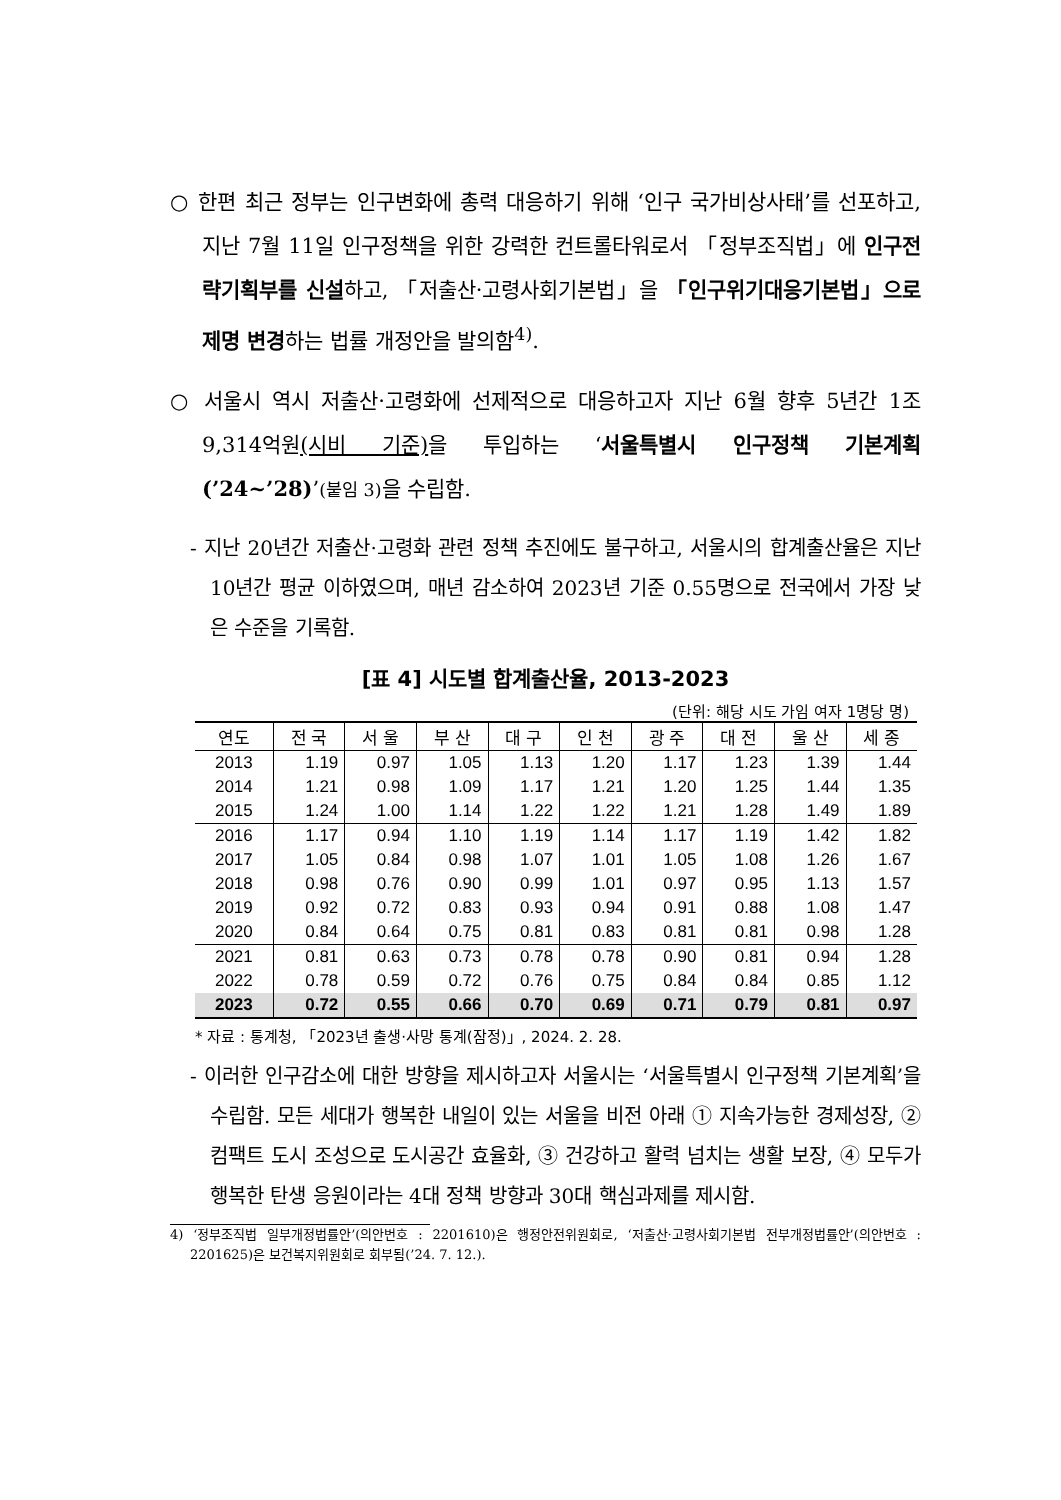○ 한편 최근 정부는 인구변화에 총력 대응하기 위해 ‘인구 국가비상사태’를 선포하고, 지난 7월 11일 인구정책을 위한 강력한 컨트롤타워로서 「정부조직법」에 인구전략기획부를 신설하고, 「저출산·고령사회기본법」을 「인구위기대응기본법」으로 제명 변경하는 법률 개정안을 발의함<sup>4)</sup>.
○ 서울시 역시 저출산·고령화에 선제적으로 대응하고자 지난 6월 향후 5년간 1조 9,314억원(시비 기준) 을 투입하는 ‘서울특별시 인구정책 기본계획 (’24~’28)’(붙임 3) 을 수립함.
- 지난 20년간 저출산·고령화 관련 정책 추진에도 불구하고, 서울시의 합계출산율은 지난 10년간 평균 이하였으며, 매년 감소하여 2023년 기준 0.55명으로 전국에서 가장 낮은 수준을 기록함.
[표 4] 시도별 합계출산율, 2013-2023
(단위: 해당 시도 가임 여자 1명당 명)
| 연도 | 전 국 | 서 울 | 부 산 | 대 구 | 인 천 | 광 주 | 대 전 | 울 산 | 세 종 |
| --- | --- | --- | --- | --- | --- | --- | --- | --- | --- |
| 2013 | 1.19 | 0.97 | 1.05 | 1.13 | 1.20 | 1.17 | 1.23 | 1.39 | 1.44 |
| 2014 | 1.21 | 0.98 | 1.09 | 1.17 | 1.21 | 1.20 | 1.25 | 1.44 | 1.35 |
| 2015 | 1.24 | 1.00 | 1.14 | 1.22 | 1.22 | 1.21 | 1.28 | 1.49 | 1.89 |
| 2016 | 1.17 | 0.94 | 1.10 | 1.19 | 1.14 | 1.17 | 1.19 | 1.42 | 1.82 |
| 2017 | 1.05 | 0.84 | 0.98 | 1.07 | 1.01 | 1.05 | 1.08 | 1.26 | 1.67 |
| 2018 | 0.98 | 0.76 | 0.90 | 0.99 | 1.01 | 0.97 | 0.95 | 1.13 | 1.57 |
| 2019 | 0.92 | 0.72 | 0.83 | 0.93 | 0.94 | 0.91 | 0.88 | 1.08 | 1.47 |
| 2020 | 0.84 | 0.64 | 0.75 | 0.81 | 0.83 | 0.81 | 0.81 | 0.98 | 1.28 |
| 2021 | 0.81 | 0.63 | 0.73 | 0.78 | 0.78 | 0.90 | 0.81 | 0.94 | 1.28 |
| 2022 | 0.78 | 0.59 | 0.72 | 0.76 | 0.75 | 0.84 | 0.84 | 0.85 | 1.12 |
| 2023 | 0.72 | 0.55 | 0.66 | 0.70 | 0.69 | 0.71 | 0.79 | 0.81 | 0.97 |
* 자료 : 통계청, 「2023년 출생·사망 통계(잠정)」, 2024. 2. 28.
- 이러한 인구감소에 대한 방향을 제시하고자 서울시는 ‘서울특별시 인구정책 기본계획’을 수립함. 모든 세대가 행복한 내일이 있는 서울을 비전 아래 ① 지속가능한 경제성장, ② 컴팩트 도시 조성으로 도시공간 효율화, ③ 건강하고 활력 넘치는 생활 보장, ④ 모두가 행복한 탄생 응원이라는 4대 정책 방향과 30대 핵심과제를 제시함.
4) ‘정부조직법 일부개정법률안’(의안번호 : 2201610)은 행정안전위원회로, ‘저출산·고령사회기본법 전부개정법률안’(의안번호 : 2201625)은 보건복지위원회로 회부됨(’24. 7. 12.).